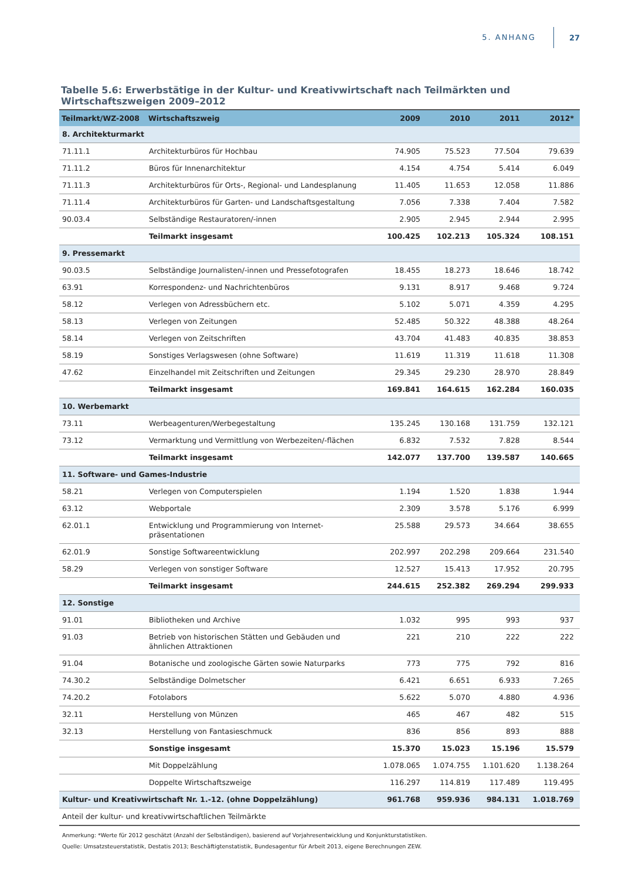5. ANHANG 27
Tabelle 5.6: Erwerbstätige in der Kultur- und Kreativwirtschaft nach Teilmärkten und Wirtschaftszweigen 2009–2012
| Teilmarkt/WZ-2008 | Wirtschaftszweig | 2009 | 2010 | 2011 | 2012* |
| --- | --- | --- | --- | --- | --- |
| 8. Architekturmarkt | | | | | |
| 71.11.1 | Architekturbüros für Hochbau | 74.905 | 75.523 | 77.504 | 79.639 |
| 71.11.2 | Büros für Innenarchitektur | 4.154 | 4.754 | 5.414 | 6.049 |
| 71.11.3 | Architekturbüros für Orts-, Regional- und Landesplanung | 11.405 | 11.653 | 12.058 | 11.886 |
| 71.11.4 | Architekturbüros für Garten- und Landschaftsgestaltung | 7.056 | 7.338 | 7.404 | 7.582 |
| 90.03.4 | Selbständige Restauratoren/-innen | 2.905 | 2.945 | 2.944 | 2.995 |
| | Teilmarkt insgesamt | 100.425 | 102.213 | 105.324 | 108.151 |
| 9. Pressemarkt | | | | | |
| 90.03.5 | Selbständige Journalisten/-innen und Pressefotografen | 18.455 | 18.273 | 18.646 | 18.742 |
| 63.91 | Korrespondenz- und Nachrichtenbüros | 9.131 | 8.917 | 9.468 | 9.724 |
| 58.12 | Verlegen von Adressbüchern etc. | 5.102 | 5.071 | 4.359 | 4.295 |
| 58.13 | Verlegen von Zeitungen | 52.485 | 50.322 | 48.388 | 48.264 |
| 58.14 | Verlegen von Zeitschriften | 43.704 | 41.483 | 40.835 | 38.853 |
| 58.19 | Sonstiges Verlagswesen (ohne Software) | 11.619 | 11.319 | 11.618 | 11.308 |
| 47.62 | Einzelhandel mit Zeitschriften und Zeitungen | 29.345 | 29.230 | 28.970 | 28.849 |
| | Teilmarkt insgesamt | 169.841 | 164.615 | 162.284 | 160.035 |
| 10. Werbemarkt | | | | | |
| 73.11 | Werbeagenturen/Werbegestaltung | 135.245 | 130.168 | 131.759 | 132.121 |
| 73.12 | Vermarktung und Vermittlung von Werbezeiten/-flächen | 6.832 | 7.532 | 7.828 | 8.544 |
| | Teilmarkt insgesamt | 142.077 | 137.700 | 139.587 | 140.665 |
| 11. Software- und Games-Industrie | | | | | |
| 58.21 | Verlegen von Computerspielen | 1.194 | 1.520 | 1.838 | 1.944 |
| 63.12 | Webportale | 2.309 | 3.578 | 5.176 | 6.999 |
| 62.01.1 | Entwicklung und Programmierung von Internet- präsentationen | 25.588 | 29.573 | 34.664 | 38.655 |
| 62.01.9 | Sonstige Softwareentwicklung | 202.997 | 202.298 | 209.664 | 231.540 |
| 58.29 | Verlegen von sonstiger Software | 12.527 | 15.413 | 17.952 | 20.795 |
| | Teilmarkt insgesamt | 244.615 | 252.382 | 269.294 | 299.933 |
| 12. Sonstige | | | | | |
| 91.01 | Bibliotheken und Archive | 1.032 | 995 | 993 | 937 |
| 91.03 | Betrieb von historischen Stätten und Gebäuden und ähnlichen Attraktionen | 221 | 210 | 222 | 222 |
| 91.04 | Botanische und zoologische Gärten sowie Naturparks | 773 | 775 | 792 | 816 |
| 74.30.2 | Selbständige Dolmetscher | 6.421 | 6.651 | 6.933 | 7.265 |
| 74.20.2 | Fotolabors | 5.622 | 5.070 | 4.880 | 4.936 |
| 32.11 | Herstellung von Münzen | 465 | 467 | 482 | 515 |
| 32.13 | Herstellung von Fantasieschmuck | 836 | 856 | 893 | 888 |
| | Sonstige insgesamt | 15.370 | 15.023 | 15.196 | 15.579 |
| | Mit Doppelzählung | 1.078.065 | 1.074.755 | 1.101.620 | 1.138.264 |
| | Doppelte Wirtschaftszweige | 116.297 | 114.819 | 117.489 | 119.495 |
| Kultur- und Kreativwirtschaft Nr. 1.-12. (ohne Doppelzählung) | | 961.768 | 959.936 | 984.131 | 1.018.769 |
| Anteil der kultur- und kreativwirtschaftlichen Teilmärkte | | | | | |
Anmerkung: *Werte für 2012 geschätzt (Anzahl der Selbständigen), basierend auf Vorjahresentwicklung und Konjunkturstatistiken.
Quelle: Umsatzsteuerstatistik, Destatis 2013; Beschäftigtenstatistik, Bundesagentur für Arbeit 2013, eigene Berechnungen ZEW.